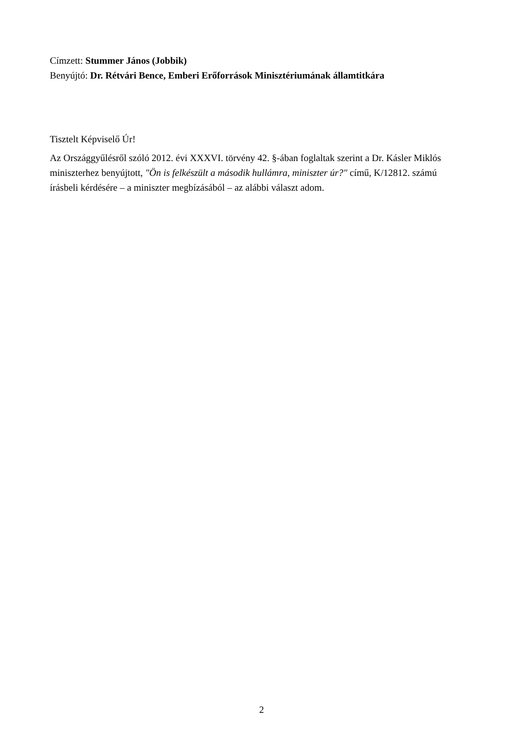Címzett: Stummer János (Jobbik)
Benyújtó: Dr. Rétvári Bence, Emberi Erőforrások Minisztériumának államtitkára
Tisztelt Képviselő Úr!
Az Országgyűlésről szóló 2012. évi XXXVI. törvény 42. §-ában foglaltak szerint a Dr. Kásler Miklós miniszterhez benyújtott, "Ön is felkészült a második hullámra, miniszter úr?" című, K/12812. számú írásbeli kérdésére – a miniszter megbízásából – az alábbi választ adom.
2